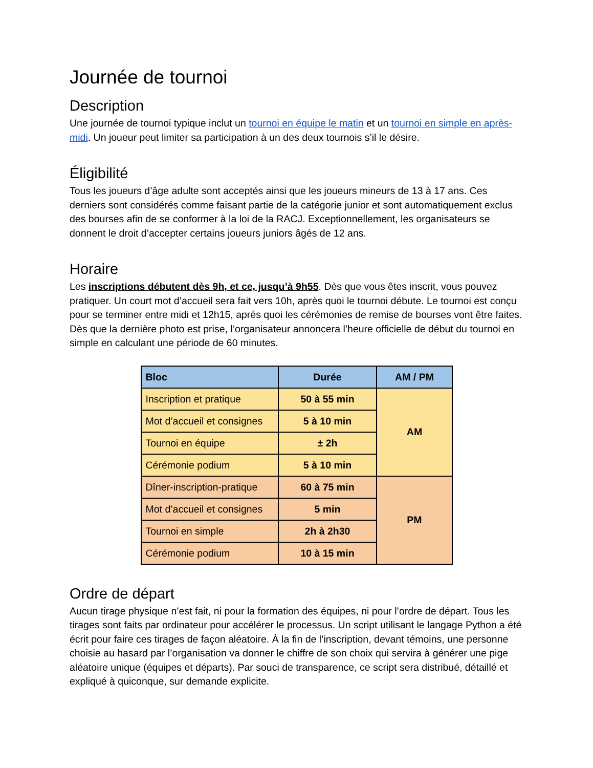Journée de tournoi
Description
Une journée de tournoi typique inclut un tournoi en équipe le matin et un tournoi en simple en après-midi. Un joueur peut limiter sa participation à un des deux tournois s’il le désire.
Éligibilité
Tous les joueurs d’âge adulte sont acceptés ainsi que les joueurs mineurs de 13 à 17 ans. Ces derniers sont considérés comme faisant partie de la catégorie junior et sont automatiquement exclus des bourses afin de se conformer à la loi de la RACJ. Exceptionnellement, les organisateurs se donnent le droit d’accepter certains joueurs juniors âgés de 12 ans.
Horaire
Les inscriptions débutent dès 9h, et ce, jusqu’à 9h55. Dès que vous êtes inscrit, vous pouvez pratiquer. Un court mot d’accueil sera fait vers 10h, après quoi le tournoi débute. Le tournoi est conçu pour se terminer entre midi et 12h15, après quoi les cérémonies de remise de bourses vont être faites. Dès que la dernière photo est prise, l’organisateur annoncera l’heure officielle de début du tournoi en simple en calculant une période de 60 minutes.
| Bloc | Durée | AM / PM |
| --- | --- | --- |
| Inscription et pratique | 50 à 55 min | AM |
| Mot d’accueil et consignes | 5 à 10 min | |
| Tournoi en équipe | ± 2h | |
| Cérémonie podium | 5 à 10 min | |
| Dîner-inscription-pratique | 60 à 75 min | PM |
| Mot d’accueil et consignes | 5 min | |
| Tournoi en simple | 2h à 2h30 | |
| Cérémonie podium | 10 à 15 min | |
Ordre de départ
Aucun tirage physique n’est fait, ni pour la formation des équipes, ni pour l’ordre de départ. Tous les tirages sont faits par ordinateur pour accélérer le processus. Un script utilisant le langage Python a été écrit pour faire ces tirages de façon aléatoire. À la fin de l’inscription, devant témoins, une personne choisie au hasard par l’organisation va donner le chiffre de son choix qui servira à générer une pige aléatoire unique (équipes et départs). Par souci de transparence, ce script sera distribué, détaillé et expliqué à quiconque, sur demande explicite.